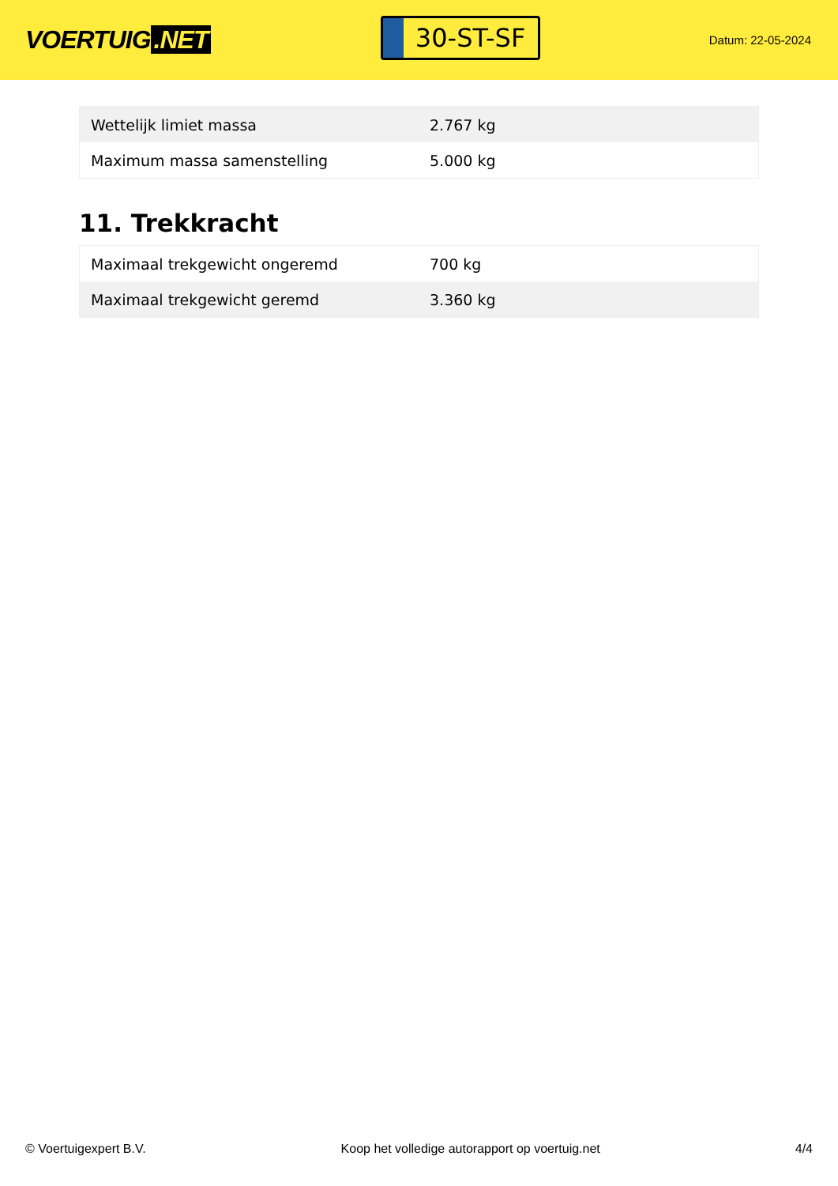VOERTUIG.NET
30-ST-SF
Datum: 22-05-2024
| Wettelijk limiet massa | 2.767 kg |
| Maximum massa samenstelling | 5.000 kg |
11. Trekkracht
| Maximaal trekgewicht ongeremd | 700 kg |
| Maximaal trekgewicht geremd | 3.360 kg |
© Voertuigexpert B.V. Koop het volledige autorapport op voertuig.net 4/4